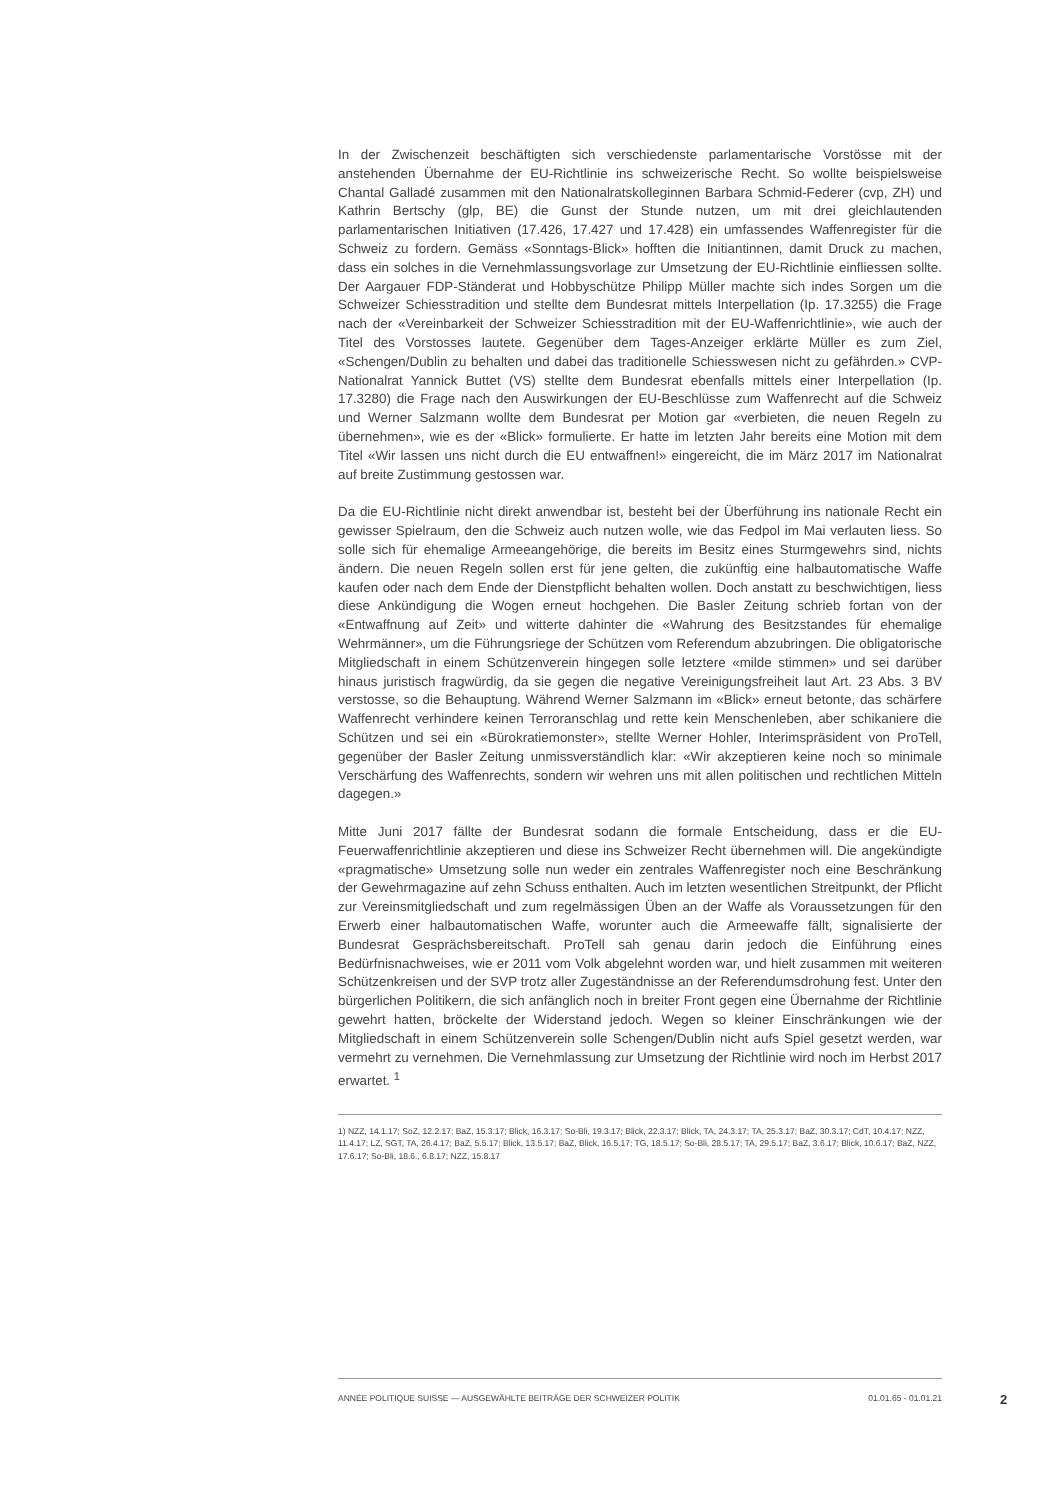In der Zwischenzeit beschäftigten sich verschiedenste parlamentarische Vorstösse mit der anstehenden Übernahme der EU-Richtlinie ins schweizerische Recht. So wollte beispielsweise Chantal Galladé zusammen mit den Nationalratskolleginnen Barbara Schmid-Federer (cvp, ZH) und Kathrin Bertschy (glp, BE) die Gunst der Stunde nutzen, um mit drei gleichlautenden parlamentarischen Initiativen (17.426, 17.427 und 17.428) ein umfassendes Waffenregister für die Schweiz zu fordern. Gemäss «Sonntags-Blick» hofften die Initiantinnen, damit Druck zu machen, dass ein solches in die Vernehmlassungsvorlage zur Umsetzung der EU-Richtlinie einfliessen sollte. Der Aargauer FDP-Ständerat und Hobbyschütze Philipp Müller machte sich indes Sorgen um die Schweizer Schiesstradition und stellte dem Bundesrat mittels Interpellation (Ip. 17.3255) die Frage nach der «Vereinbarkeit der Schweizer Schiesstradition mit der EU-Waffenrichtlinie», wie auch der Titel des Vorstosses lautete. Gegenüber dem Tages-Anzeiger erklärte Müller es zum Ziel, «Schengen/Dublin zu behalten und dabei das traditionelle Schiesswesen nicht zu gefährden.» CVP-Nationalrat Yannick Buttet (VS) stellte dem Bundesrat ebenfalls mittels einer Interpellation (Ip. 17.3280) die Frage nach den Auswirkungen der EU-Beschlüsse zum Waffenrecht auf die Schweiz und Werner Salzmann wollte dem Bundesrat per Motion gar «verbieten, die neuen Regeln zu übernehmen», wie es der «Blick» formulierte. Er hatte im letzten Jahr bereits eine Motion mit dem Titel «Wir lassen uns nicht durch die EU entwaffnen!» eingereicht, die im März 2017 im Nationalrat auf breite Zustimmung gestossen war.
Da die EU-Richtlinie nicht direkt anwendbar ist, besteht bei der Überführung ins nationale Recht ein gewisser Spielraum, den die Schweiz auch nutzen wolle, wie das Fedpol im Mai verlauten liess. So solle sich für ehemalige Armeeangehörige, die bereits im Besitz eines Sturmgewehrs sind, nichts ändern. Die neuen Regeln sollen erst für jene gelten, die zukünftig eine halbautomatische Waffe kaufen oder nach dem Ende der Dienstpflicht behalten wollen. Doch anstatt zu beschwichtigen, liess diese Ankündigung die Wogen erneut hochgehen. Die Basler Zeitung schrieb fortan von der «Entwaffnung auf Zeit» und witterte dahinter die «Wahrung des Besitzstandes für ehemalige Wehrmänner», um die Führungsriege der Schützen vom Referendum abzubringen. Die obligatorische Mitgliedschaft in einem Schützenverein hingegen solle letztere «milde stimmen» und sei darüber hinaus juristisch fragwürdig, da sie gegen die negative Vereinigungsfreiheit laut Art. 23 Abs. 3 BV verstosse, so die Behauptung. Während Werner Salzmann im «Blick» erneut betonte, das schärfere Waffenrecht verhindere keinen Terroranschlag und rette kein Menschenleben, aber schikaniere die Schützen und sei ein «Bürokratiemonster», stellte Werner Hohler, Interimspräsident von ProTell, gegenüber der Basler Zeitung unmissverständlich klar: «Wir akzeptieren keine noch so minimale Verschärfung des Waffenrechts, sondern wir wehren uns mit allen politischen und rechtlichen Mitteln dagegen.»
Mitte Juni 2017 fällte der Bundesrat sodann die formale Entscheidung, dass er die EU-Feuerwaffenrichtlinie akzeptieren und diese ins Schweizer Recht übernehmen will. Die angekündigte «pragmatische» Umsetzung solle nun weder ein zentrales Waffenregister noch eine Beschränkung der Gewehrmagazine auf zehn Schuss enthalten. Auch im letzten wesentlichen Streitpunkt, der Pflicht zur Vereinsmitgliedschaft und zum regelmässigen Üben an der Waffe als Voraussetzungen für den Erwerb einer halbautomatischen Waffe, worunter auch die Armeewaffe fällt, signalisierte der Bundesrat Gesprächsbereitschaft. ProTell sah genau darin jedoch die Einführung eines Bedürfnisnachweises, wie er 2011 vom Volk abgelehnt worden war, und hielt zusammen mit weiteren Schützenkreisen und der SVP trotz aller Zugeständnisse an der Referendumsdrohung fest. Unter den bürgerlichen Politikern, die sich anfänglich noch in breiter Front gegen eine Übernahme der Richtlinie gewehrt hatten, bröckelte der Widerstand jedoch. Wegen so kleiner Einschränkungen wie der Mitgliedschaft in einem Schützenverein solle Schengen/Dublin nicht aufs Spiel gesetzt werden, war vermehrt zu vernehmen. Die Vernehmlassung zur Umsetzung der Richtlinie wird noch im Herbst 2017 erwartet. <sup>1</sup>
1) NZZ, 14.1.17; SoZ, 12.2.17; BaZ, 15.3.17; Blick, 16.3.17; So-Bli, 19.3.17; Blick, 22.3.17; Blick, TA, 24.3.17; TA, 25.3.17; BaZ, 30.3.17; CdT, 10.4.17; NZZ, 11.4.17; LZ, SGT, TA, 26.4.17; BaZ, 5.5.17; Blick, 13.5.17; BaZ, Blick, 16.5.17; TG, 18.5.17; So-Bli, 28.5.17; TA, 29.5.17; BaZ, 3.6.17; Blick, 10.6.17; BaZ, NZZ, 17.6.17; So-Bli, 18.6., 6.8.17; NZZ, 15.8.17
ANNÉE POLITIQUE SUISSE — AUSGEWÄHLTE BEITRÄGE DER SCHWEIZER POLITIK 01.01.65 - 01.01.21
2